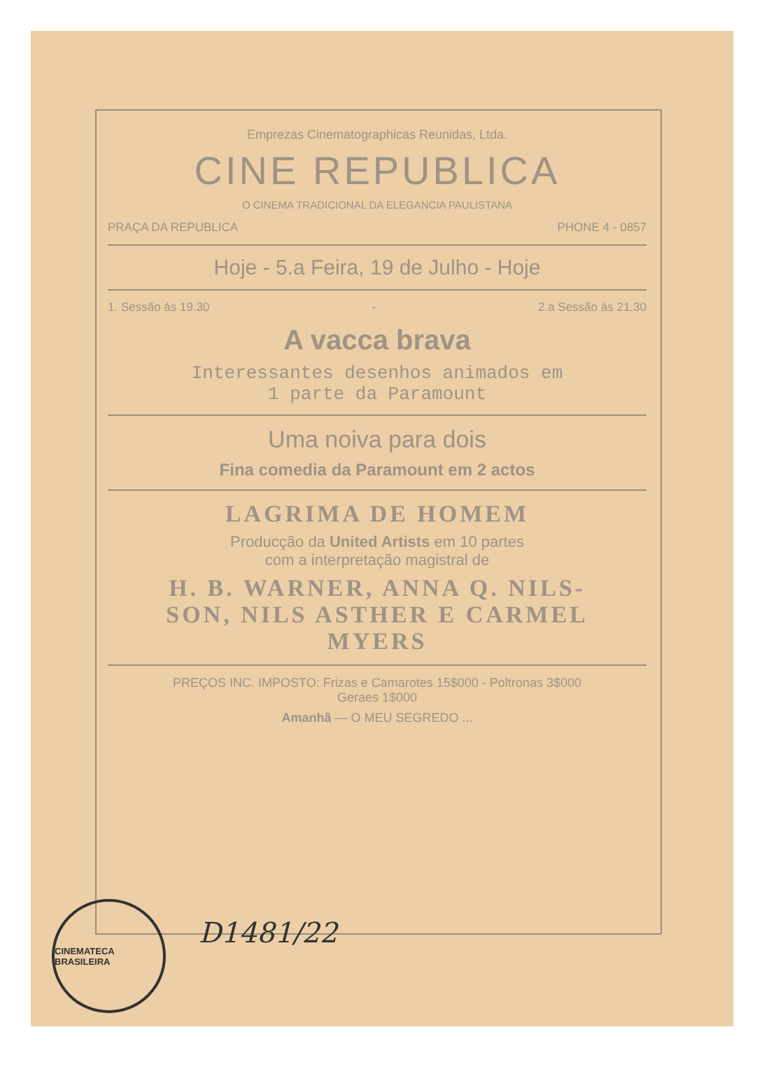Emprezas Cinematographicas Reunidas, Ltda.
CINE REPUBLICA
O CINEMA TRADICIONAL DA ELEGANCIA PAULISTANA
PRAÇA DA REPUBLICA PHONE 4 - 0857
Hoje - 5.a Feira, 19 de Julho - Hoje
1. Sessão ás 19.30 - 2.a Sessão ás 21.30
A vacca brava
Interessantes desenhos animados em
1 parte da Paramount
Uma noiva para dois
Fina comedia da Paramount em 2 actos
LAGRIMA DE HOMEM
Producção da United Artists em 10 partes
com a interpretação magistral de
H. B. WARNER, ANNA Q. NILS-
SON, NILS ASTHER E CARMEL
MYERS
PREÇOS INC. IMPOSTO: Frizas e Camarotes 15$000 - Poltronas 3$000
Geraes 1$000
Amanhã — O MEU SEGREDO ...
CINEMATECA BRASILEIRA
D1481/22